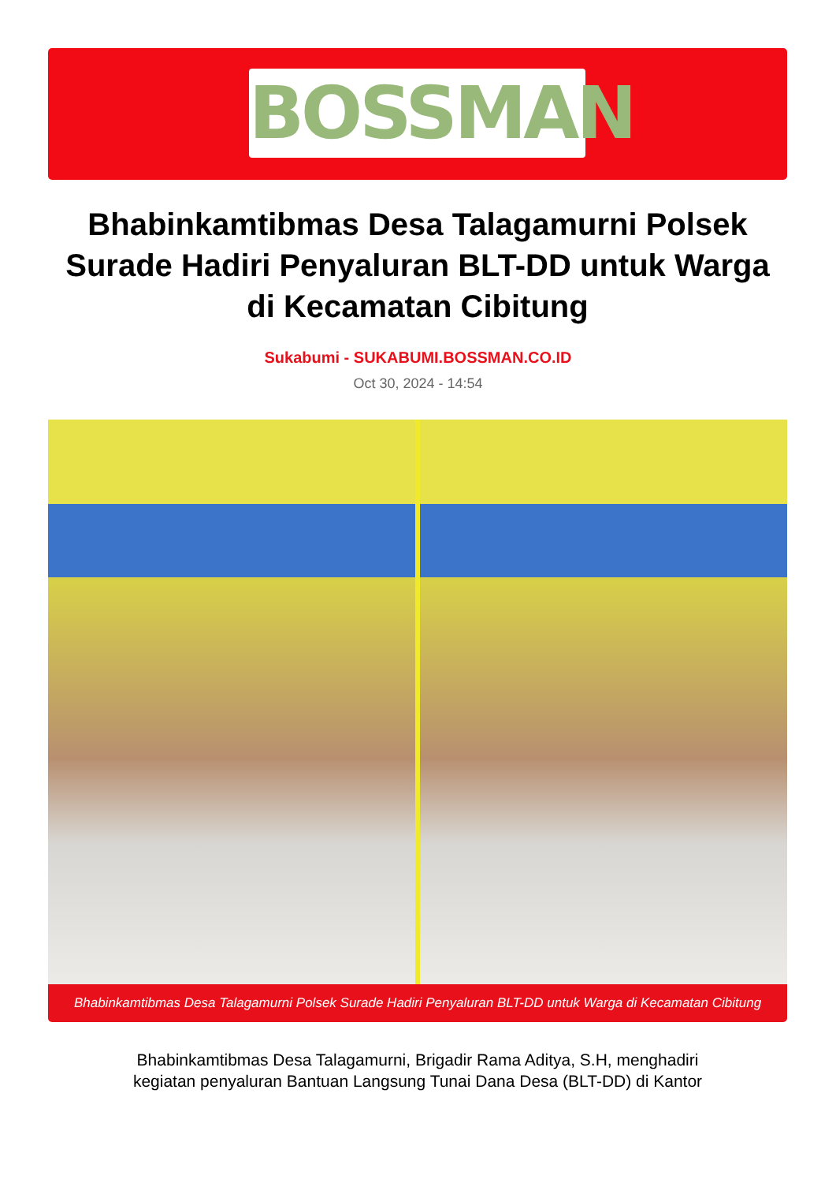BOSSMAN
Bhabinkamtibmas Desa Talagamurni Polsek Surade Hadiri Penyaluran BLT-DD untuk Warga di Kecamatan Cibitung
Sukabumi - SUKABUMI.BOSSMAN.CO.ID
Oct 30, 2024 - 14:54
Bhabinkamtibmas Desa Talagamurni Polsek Surade Hadiri Penyaluran BLT-DD untuk Warga di Kecamatan Cibitung
Bhabinkamtibmas Desa Talagamurni, Brigadir Rama Aditya, S.H, menghadiri kegiatan penyaluran Bantuan Langsung Tunai Dana Desa (BLT-DD) di Kantor